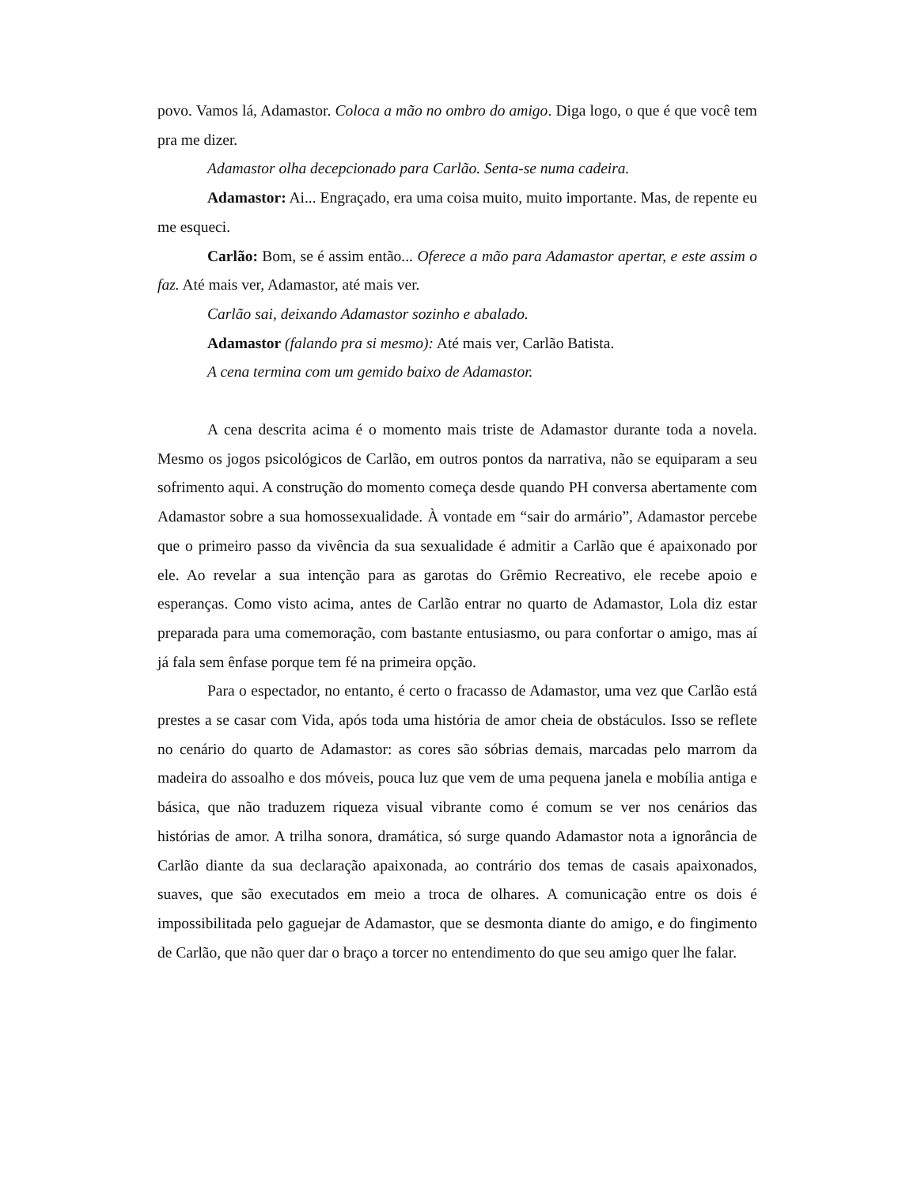povo. Vamos lá, Adamastor. Coloca a mão no ombro do amigo. Diga logo, o que é que você tem pra me dizer.
Adamastor olha decepcionado para Carlão. Senta-se numa cadeira.
Adamastor: Ai... Engraçado, era uma coisa muito, muito importante. Mas, de repente eu me esqueci.
Carlão: Bom, se é assim então... Oferece a mão para Adamastor apertar, e este assim o faz. Até mais ver, Adamastor, até mais ver.
Carlão sai, deixando Adamastor sozinho e abalado.
Adamastor (falando pra si mesmo): Até mais ver, Carlão Batista.
A cena termina com um gemido baixo de Adamastor.
A cena descrita acima é o momento mais triste de Adamastor durante toda a novela. Mesmo os jogos psicológicos de Carlão, em outros pontos da narrativa, não se equiparam a seu sofrimento aqui. A construção do momento começa desde quando PH conversa abertamente com Adamastor sobre a sua homossexualidade. À vontade em “sair do armário”, Adamastor percebe que o primeiro passo da vivência da sua sexualidade é admitir a Carlão que é apaixonado por ele. Ao revelar a sua intenção para as garotas do Grêmio Recreativo, ele recebe apoio e esperanças. Como visto acima, antes de Carlão entrar no quarto de Adamastor, Lola diz estar preparada para uma comemoração, com bastante entusiasmo, ou para confortar o amigo, mas aí já fala sem ênfase porque tem fé na primeira opção.
Para o espectador, no entanto, é certo o fracasso de Adamastor, uma vez que Carlão está prestes a se casar com Vida, após toda uma história de amor cheia de obstáculos. Isso se reflete no cenário do quarto de Adamastor: as cores são sóbrias demais, marcadas pelo marrom da madeira do assoalho e dos móveis, pouca luz que vem de uma pequena janela e mobília antiga e básica, que não traduzem riqueza visual vibrante como é comum se ver nos cenários das histórias de amor. A trilha sonora, dramática, só surge quando Adamastor nota a ignorância de Carlão diante da sua declaração apaixonada, ao contrário dos temas de casais apaixonados, suaves, que são executados em meio a troca de olhares. A comunicação entre os dois é impossibilitada pelo gaguejar de Adamastor, que se desmonta diante do amigo, e do fingimento de Carlão, que não quer dar o braço a torcer no entendimento do que seu amigo quer lhe falar.